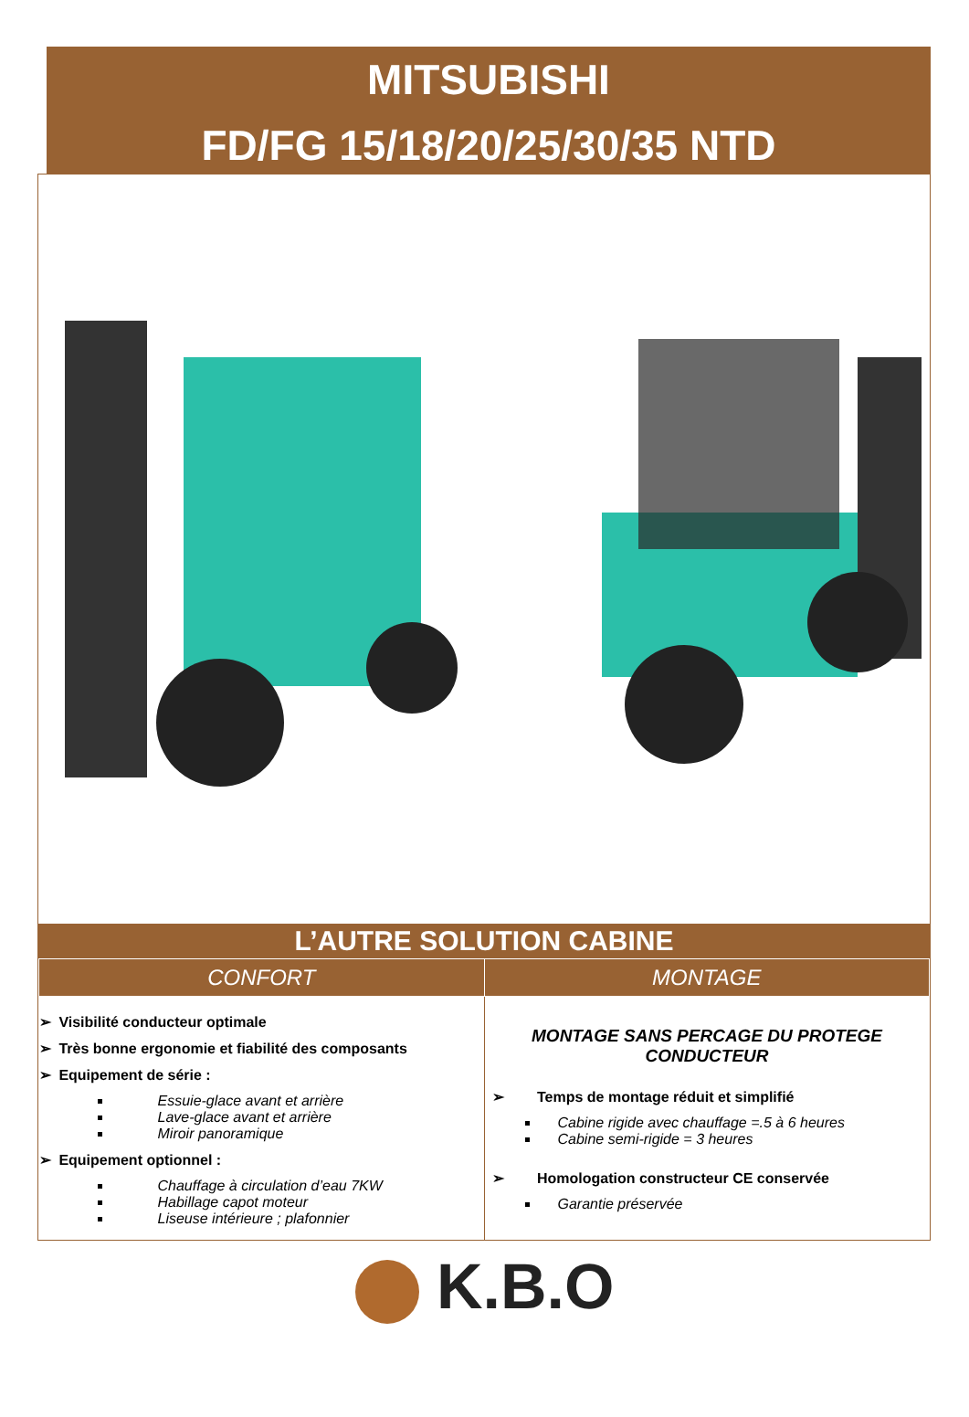MITSUBISHI
FD/FG 15/18/20/25/30/35 NTD
L’AUTRE SOLUTION CABINE
| CONFORT | MONTAGE |
| --- | --- |
| ➢ Visibilité conducteur optimale ➢ Très bonne ergonomie et fiabilité des composants ➢ Equipement de série : Essuie-glace avant et arrière Lave-glace avant et arrière Miroir panoramique ➢ Equipement optionnel : Chauffage à circulation d’eau 7KW Habillage capot moteur Liseuse intérieure ; plafonnier | MONTAGE SANS PERCAGE DU PROTEGE CONDUCTEUR ➢ Temps de montage réduit et simplifié Cabine rigide avec chauffage =.5 à 6 heures Cabine semi-rigide = 3 heures ➢ Homologation constructeur CE conservée Garantie préservée |
K.B.O